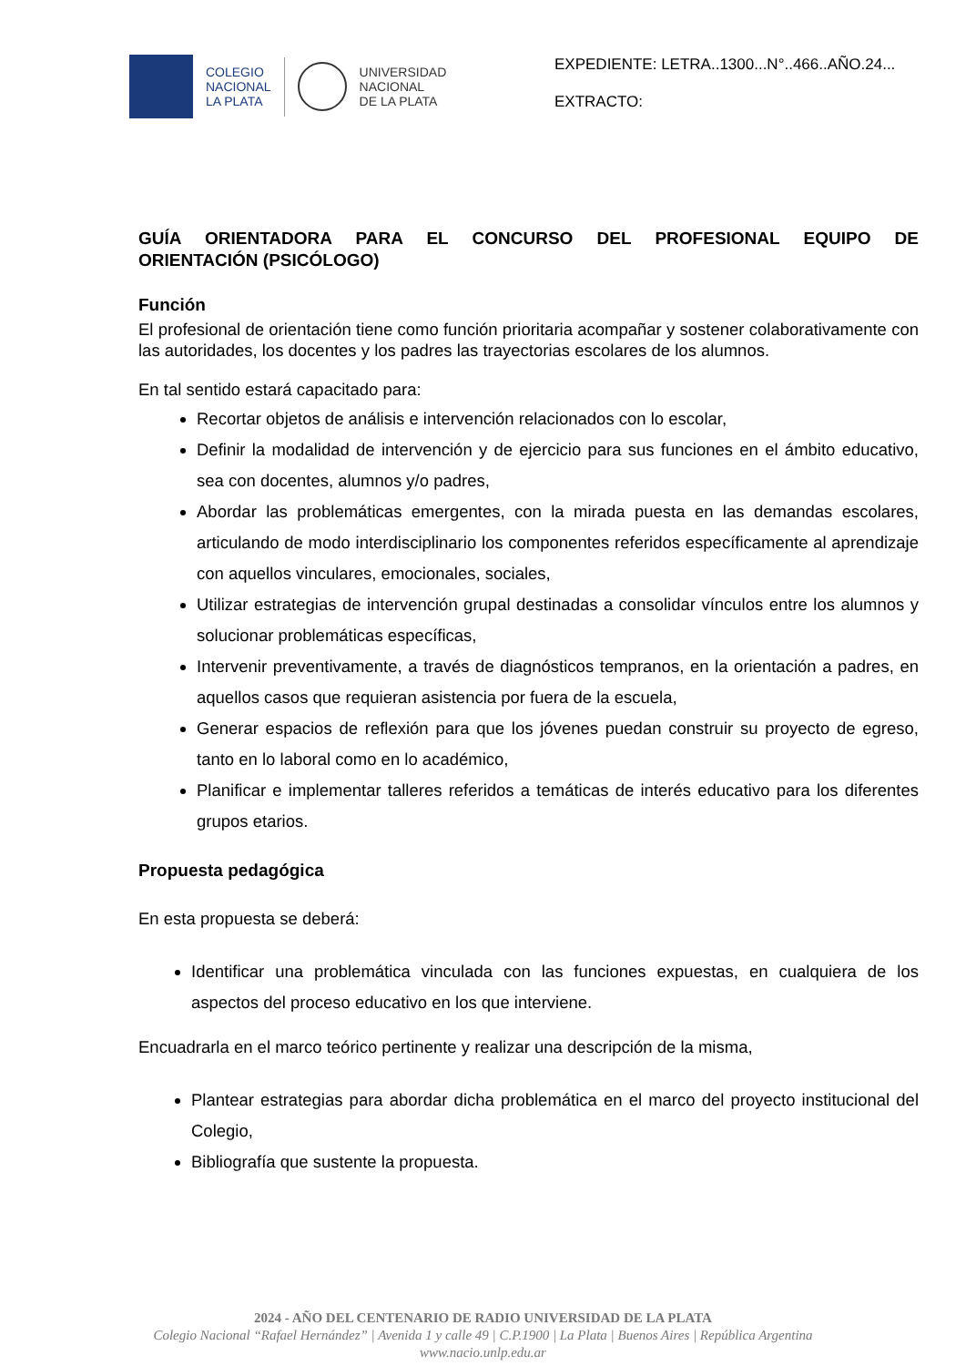COLEGIO
NACIONAL
LA PLATA
UNIVERSIDAD
NACIONAL
DE LA PLATA
EXPEDIENTE: LETRA..1300...N°..466..AÑO.24...
EXTRACTO:
GUÍA ORIENTADORA PARA EL CONCURSO DEL PROFESIONAL EQUIPO DE
ORIENTACIÓN (PSICÓLOGO)
Función
El profesional de orientación tiene como función prioritaria acompañar y sostener colaborativamente con las autoridades, los docentes y los padres las trayectorias escolares de los alumnos.
En tal sentido estará capacitado para:
Recortar objetos de análisis e intervención relacionados con lo escolar,
Definir la modalidad de intervención y de ejercicio para sus funciones en el ámbito educativo, sea con docentes, alumnos y/o padres,
Abordar las problemáticas emergentes, con la mirada puesta en las demandas escolares, articulando de modo interdisciplinario los componentes referidos específicamente al aprendizaje con aquellos vinculares, emocionales, sociales,
Utilizar estrategias de intervención grupal destinadas a consolidar vínculos entre los alumnos y solucionar problemáticas específicas,
Intervenir preventivamente, a través de diagnósticos tempranos, en la orientación a padres, en aquellos casos que requieran asistencia por fuera de la escuela,
Generar espacios de reflexión para que los jóvenes puedan construir su proyecto de egreso, tanto en lo laboral como en lo académico,
Planificar e implementar talleres referidos a temáticas de interés educativo para los diferentes grupos etarios.
Propuesta pedagógica
En esta propuesta se deberá:
Identificar una problemática vinculada con las funciones expuestas, en cualquiera de los aspectos del proceso educativo en los que interviene.
Encuadrarla en el marco teórico pertinente y realizar una descripción de la misma,
Plantear estrategias para abordar dicha problemática en el marco del proyecto institucional del Colegio,
Bibliografía que sustente la propuesta.
2024 - AÑO DEL CENTENARIO DE RADIO UNIVERSIDAD DE LA PLATA
Colegio Nacional “Rafael Hernández” | Avenida 1 y calle 49 | C.P.1900 | La Plata | Buenos Aires | República Argentina
www.nacio.unlp.edu.ar